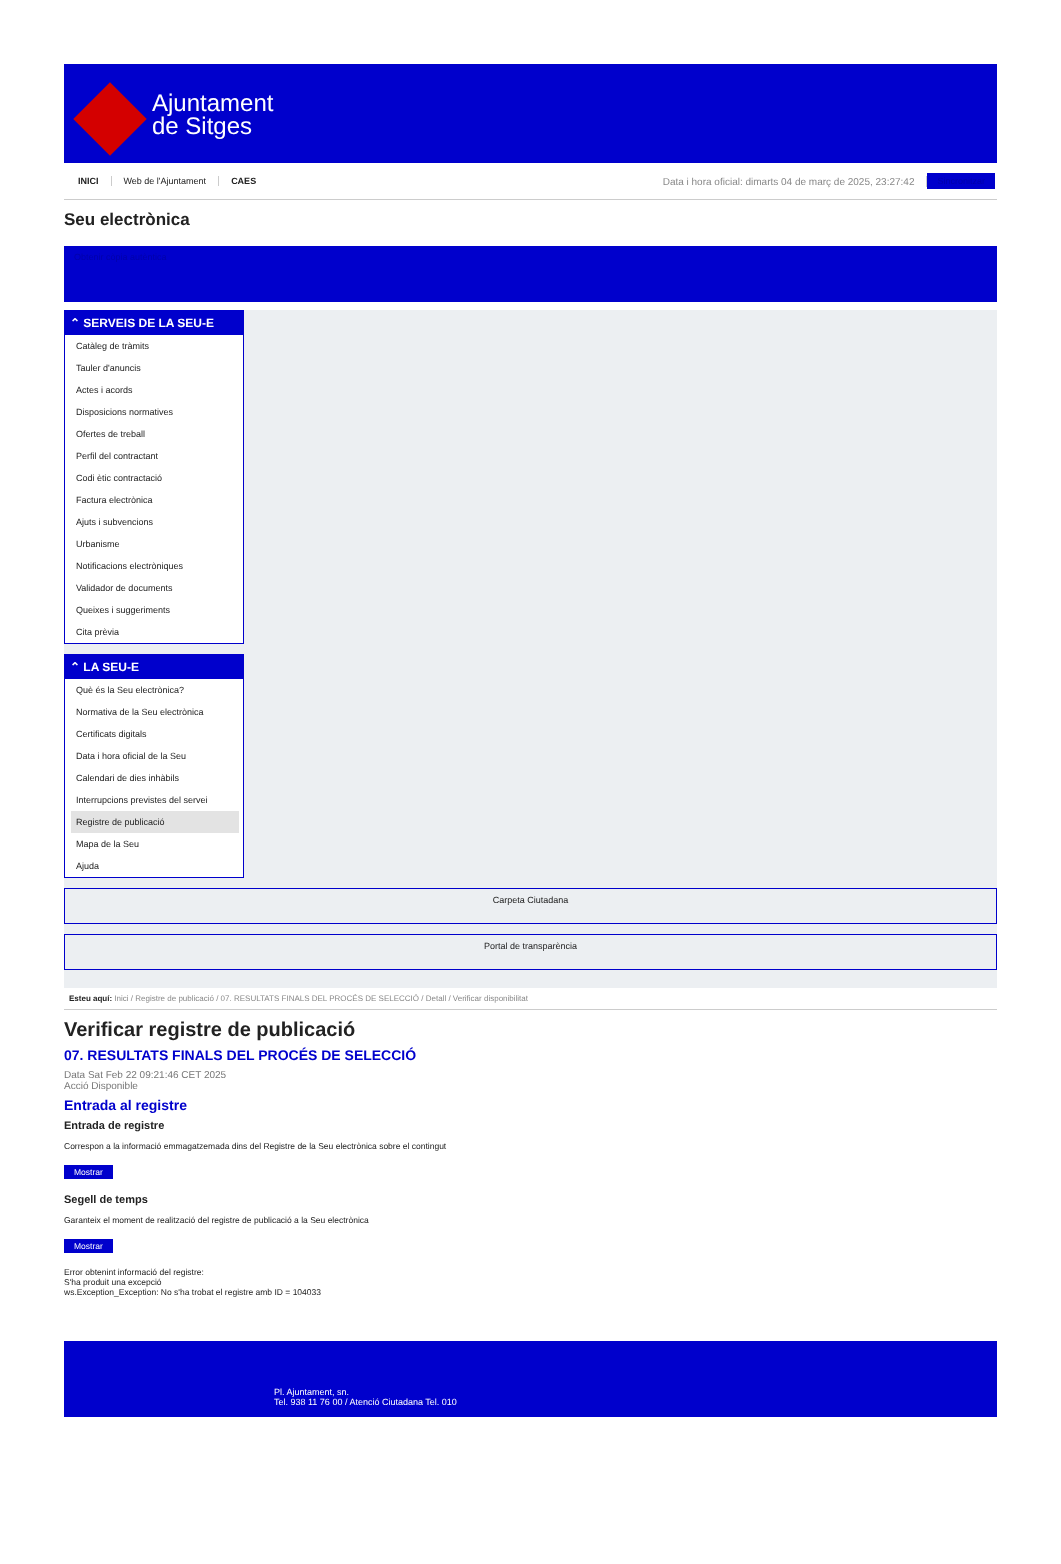Ajuntament
de Sitges
INICI Web de l'Ajuntament CAES Data i hora oficial: dimarts 04 de març de 2025, 23:27:42 Sincronitzar
Seu electrònica
Obtenir còpia autèntica
⌃ SERVEIS DE LA SEU-E
Catàleg de tràmits
Tauler d'anuncis
Actes i acords
Disposicions normatives
Ofertes de treball
Perfil del contractant
Codi ètic contractació
Factura electrònica
Ajuts i subvencions
Urbanisme
Notificacions electròniques
Validador de documents
Queixes i suggeriments
Cita prèvia
⌃ LA SEU-E
Què és la Seu electrònica?
Normativa de la Seu electrònica
Certificats digitals
Data i hora oficial de la Seu
Calendari de dies inhàbils
Interrupcions previstes del servei
Registre de publicació
Mapa de la Seu
Ajuda
Carpeta Ciutadana
Portal de transparència
Esteu aquí: Inici / Registre de publicació / 07. RESULTATS FINALS DEL PROCÉS DE SELECCIÓ / Detall / Verificar disponibilitat
Verificar registre de publicació
07. RESULTATS FINALS DEL PROCÉS DE SELECCIÓ
Data Sat Feb 22 09:21:46 CET 2025
Acció Disponible
Entrada al registre
Entrada de registre
Correspon a la informació emmagatzemada dins del Registre de la Seu electrònica sobre el contingut
Mostrar
Segell de temps
Garanteix el moment de realització del registre de publicació a la Seu electrònica
Mostrar
Error obtenint informació del registre:
S'ha produit una excepció
ws.Exception_Exception: No s'ha trobat el registre amb ID = 104033
Pl. Ajuntament, sn.
Tel. 938 11 76 00 / Atenció Ciutadana Tel. 010